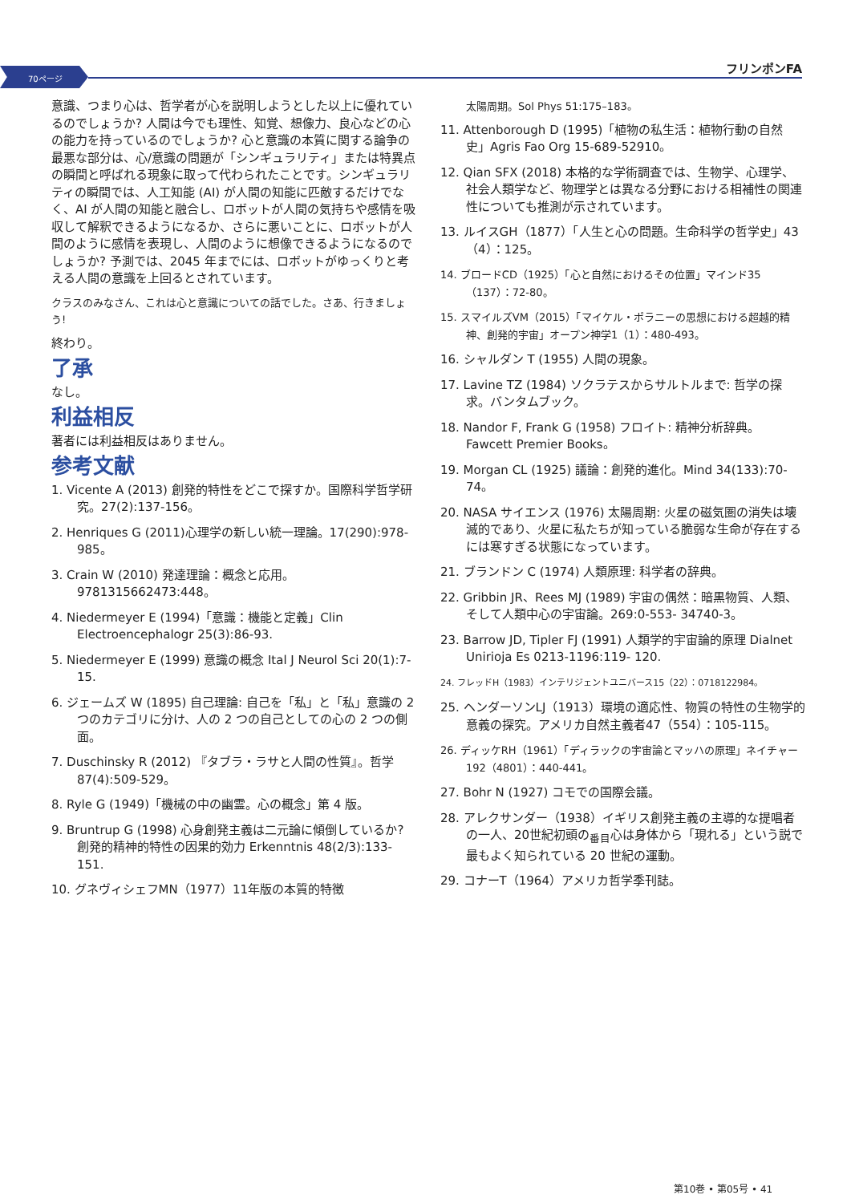70ページ
フリンポンFA
意識、つまり心は、哲学者が心を説明しようとした以上に優れているのでしょうか? 人間は今でも理性、知覚、想像力、良心などの心の能力を持っているのでしょうか? 心と意識の本質に関する論争の最悪な部分は、心/意識の問題が「シンギュラリティ」または特異点の瞬間と呼ばれる現象に取って代わられたことです。シンギュラリティの瞬間では、人工知能 (AI) が人間の知能に匹敵するだけでなく、AI が人間の知能と融合し、ロボットが人間の気持ちや感情を吸収して解釈できるようになるか、さらに悪いことに、ロボットが人間のように感情を表現し、人間のように想像できるようになるのでしょうか? 予測では、2045 年までには、ロボットがゆっくりと考える人間の意識を上回るとされています。
クラスのみなさん、これは心と意識についての話でした。さあ、行きましょう!
終わり。
了承
なし。
利益相反
著者には利益相反はありません。
参考文献
1. Vicente A (2013) 創発的特性をどこで探すか。国際科学哲学研究。27(2):137-156。
2. Henriques G (2011)心理学の新しい統一理論。17(290):978-985。
3. Crain W (2010) 発達理論：概念と応用。9781315662473:448。
4. Niedermeyer E (1994)「意識：機能と定義」Clin Electroencephalogr 25(3):86-93.
5. Niedermeyer E (1999) 意識の概念 Ital J Neurol Sci 20(1):7-15.
6. ジェームズ W (1895) 自己理論: 自己を「私」と「私」意識の 2 つのカテゴリに分け、人の 2 つの自己としての心の 2 つの側面。
7. Duschinsky R (2012) 『タブラ・ラサと人間の性質』。哲学 87(4):509-529。
8. Ryle G (1949)「機械の中の幽霊。心の概念」第 4 版。
9. Bruntrup G (1998) 心身創発主義は二元論に傾倒しているか? 創発的精神的特性の因果的効力 Erkenntnis 48(2/3):133-151.
10. グネヴィシェフMN（1977）11年版の本質的特徴
太陽周期。Sol Phys 51:175–183。
11. Attenborough D (1995)「植物の私生活：植物行動の自然史」Agris Fao Org 15-689-52910。
12. Qian SFX (2018) 本格的な学術調査では、生物学、心理学、社会人類学など、物理学とは異なる分野における相補性の関連性についても推測が示されています。
13. ルイスGH（1877）「人生と心の問題。生命科学の哲学史」43（4）：125。
14. ブロードCD（1925）「心と自然におけるその位置」マインド35（137）：72-80。
15. スマイルズVM（2015）「マイケル・ポラニーの思想における超越的精神、創発的宇宙」オープン神学1（1）：480-493。
16. シャルダン T (1955) 人間の現象。
17. Lavine TZ (1984) ソクラテスからサルトルまで: 哲学の探求。バンタムブック。
18. Nandor F, Frank G (1958) フロイト: 精神分析辞典。Fawcett Premier Books。
19. Morgan CL (1925) 議論：創発的進化。Mind 34(133):70-74。
20. NASA サイエンス (1976) 太陽周期: 火星の磁気圏の消失は壊滅的であり、火星に私たちが知っている脆弱な生命が存在するには寒すぎる状態になっています。
21. ブランドン C (1974) 人類原理: 科学者の辞典。
22. Gribbin JR、Rees MJ (1989) 宇宙の偶然：暗黒物質、人類、そして人類中心の宇宙論。269:0-553- 34740-3。
23. Barrow JD, Tipler FJ (1991) 人類学的宇宙論的原理 Dialnet Unirioja Es 0213-1196:119- 120.
24. フレッドH（1983）インテリジェントユニバース15（22）：0718122984。
25. ヘンダーソンLJ（1913）環境の適応性、物質の特性の生物学的意義の探究。アメリカ自然主義者47（554）：105-115。
26. ディッケRH（1961）「ディラックの宇宙論とマッハの原理」ネイチャー192（4801）：440-441。
27. Bohr N (1927) コモでの国際会議。
28. アレクサンダー（1938）イギリス創発主義の主導的な提唱者の一人、20世紀初頭の<sub>番目</sub>心は身体から「現れる」という説で最もよく知られている 20 世紀の運動。
29. コナーT（1964）アメリカ哲学季刊誌。
第10巻 • 第05号 • 41